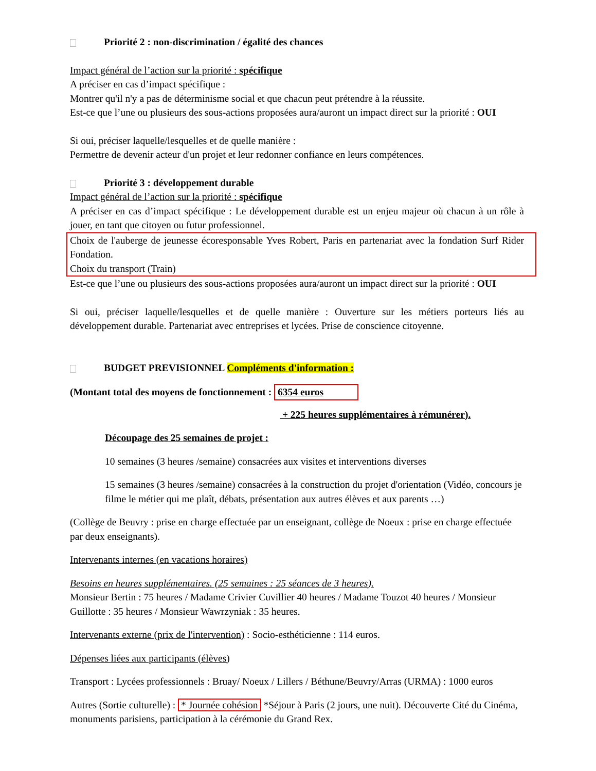Priorité 2 : non-discrimination / égalité des chances
Impact général de l’action sur la priorité : spécifique
A préciser en cas d’impact spécifique :
Montrer qu'il n'y a pas de déterminisme social et que chacun peut prétendre à la réussite.
Est-ce que l’une ou plusieurs des sous-actions proposées aura/auront un impact direct sur la priorité : OUI
Si oui, préciser laquelle/lesquelles et de quelle manière :
Permettre de devenir acteur d'un projet et leur redonner confiance en leurs compétences.
Priorité 3 : développement durable
Impact général de l’action sur la priorité : spécifique
A préciser en cas d’impact spécifique : Le développement durable est un enjeu majeur où chacun à un rôle à jouer, en tant que citoyen ou futur professionnel.
Choix de l'auberge de jeunesse écoresponsable Yves Robert, Paris en partenariat avec la fondation Surf Rider Fondation.
Choix du transport (Train)
Est-ce que l’une ou plusieurs des sous-actions proposées aura/auront un impact direct sur la priorité : OUI
Si oui, préciser laquelle/lesquelles et de quelle manière : Ouverture sur les métiers porteurs liés au développement durable. Partenariat avec entreprises et lycées. Prise de conscience citoyenne.
BUDGET PREVISIONNEL Compléments d'information :
(Montant total des moyens de fonctionnement : 6354 euros
+ 225 heures supplémentaires à rémunérer).
Découpage des 25 semaines de projet :
10 semaines (3 heures /semaine) consacrées aux visites et interventions diverses
15 semaines (3 heures /semaine) consacrées à la construction du projet d'orientation (Vidéo, concours je filme le métier qui me plaît, débats, présentation aux autres élèves et aux parents …)
(Collège de Beuvry : prise en charge effectuée par un enseignant, collège de Noeux : prise en charge effectuée par deux enseignants).
Intervenants internes (en vacations horaires)
Besoins en heures supplémentaires. (25 semaines : 25 séances de 3 heures).
Monsieur Bertin : 75 heures / Madame Crivier Cuvillier 40 heures / Madame Touzot 40 heures / Monsieur Guillotte : 35 heures / Monsieur Wawrzyniak : 35 heures.
Intervenants externe (prix de l'intervention) : Socio-esthéticienne : 114 euros.
Dépenses liées aux participants (élèves)
Transport : Lycées professionnels : Bruay/ Noeux / Lillers / Béthune/Beuvry/Arras (URMA) : 1000 euros
Autres (Sortie culturelle) : * Journée cohésion *Séjour à Paris (2 jours, une nuit). Découverte Cité du Cinéma, monuments parisiens, participation à la cérémonie du Grand Rex.